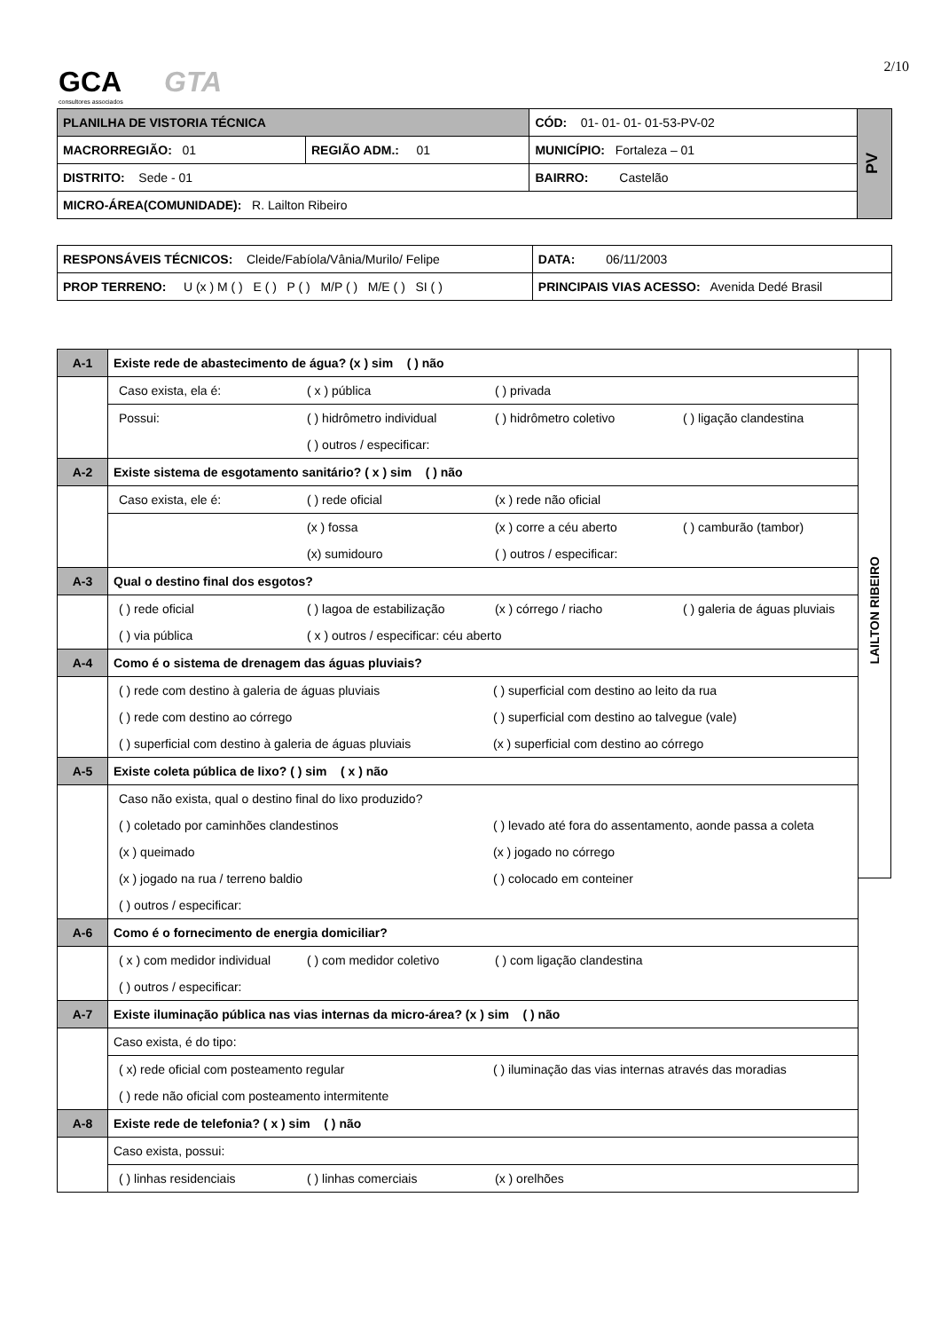2/10 GCA
consultores associados
GTA
| PLANILHA DE VISTORIA TÉCNICA | | CÓD: 01- 01- 01- 01-53-PV-02 | PV |
| MACRORREGIÃO: 01 | REGIÃO ADM.: 01 | MUNICÍPIO: Fortaleza – 01 | |
| DISTRITO: Sede - 01 | | BAIRRO: Castelão | |
| MICRO-ÁREA(COMUNIDADE): R. Lailton Ribeiro | | | |
| RESPONSÁVEIS TÉCNICOS: Cleide/Fabíola/Vânia/Murilo/ Felipe | | DATA: 06/11/2003 |
| PROP TERRENO: U (x ) M ( ) E ( ) P ( ) M/P ( ) M/E ( ) SI ( ) | PRINCIPAIS VIAS ACESSO: Avenida Dedé Brasil | |
| A-1 | Existe rede de abastecimento de água? (x ) sim ( ) não |
| | / Caso exista, ela é: / ( x ) pública / ( ) privada / |
| | / Possui: / ( ) hidrômetro individual / ( ) hidrômetro coletivo / ( ) ligação clandestina / / / ( ) outros / especificar: / / / |
| A-2 | Existe sistema de esgotamento sanitário? ( x ) sim ( ) não |
| | / Caso exista, ele é: / ( ) rede oficial / (x ) rede não oficial / |
| | / / (x ) fossa / (x ) corre a céu aberto / ( ) camburão (tambor) / / / (x) sumidouro / ( ) outros / especificar: / / |
| A-3 | Qual o destino final dos esgotos? |
| | / ( ) rede oficial / ( ) lagoa de estabilização / (x ) córrego / riacho / ( ) galeria de águas pluviais / / ( ) via pública / ( x ) outros / especificar: céu aberto / / / |
| A-4 | Como é o sistema de drenagem das águas pluviais? |
| | / ( ) rede com destino à galeria de águas pluviais / ( ) superficial com destino ao leito da rua / / ( ) rede com destino ao córrego / ( ) superficial com destino ao talvegue (vale) / / ( ) superficial com destino à galeria de águas pluviais / (x ) superficial com destino ao córrego / |
| A-5 | Existe coleta pública de lixo? ( ) sim ( x ) não |
| | / Caso não exista, qual o destino final do lixo produzido? / / / ( ) coletado por caminhões clandestinos / ( ) levado até fora do assentamento, aonde passa a coleta / / (x ) queimado / (x ) jogado no córrego / / (x ) jogado na rua / terreno baldio / ( ) colocado em conteiner / / ( ) outros / especificar: / / |
| A-6 | Como é o fornecimento de energia domiciliar? |
| | / ( x ) com medidor individual / ( ) com medidor coletivo / ( ) com ligação clandestina / / ( ) outros / especificar: / / / |
| A-7 | Existe iluminação pública nas vias internas da micro-área? (x ) sim ( ) não |
| | Caso exista, é do tipo: |
| | / ( x) rede oficial com posteamento regular / ( ) iluminação das vias internas através das moradias / / ( ) rede não oficial com posteamento intermitente / / |
| A-8 | Existe rede de telefonia? ( x ) sim ( ) não |
| | Caso exista, possui: |
| | / ( ) linhas residenciais / ( ) linhas comerciais / (x ) orelhões / |
LAILTON RIBEIRO